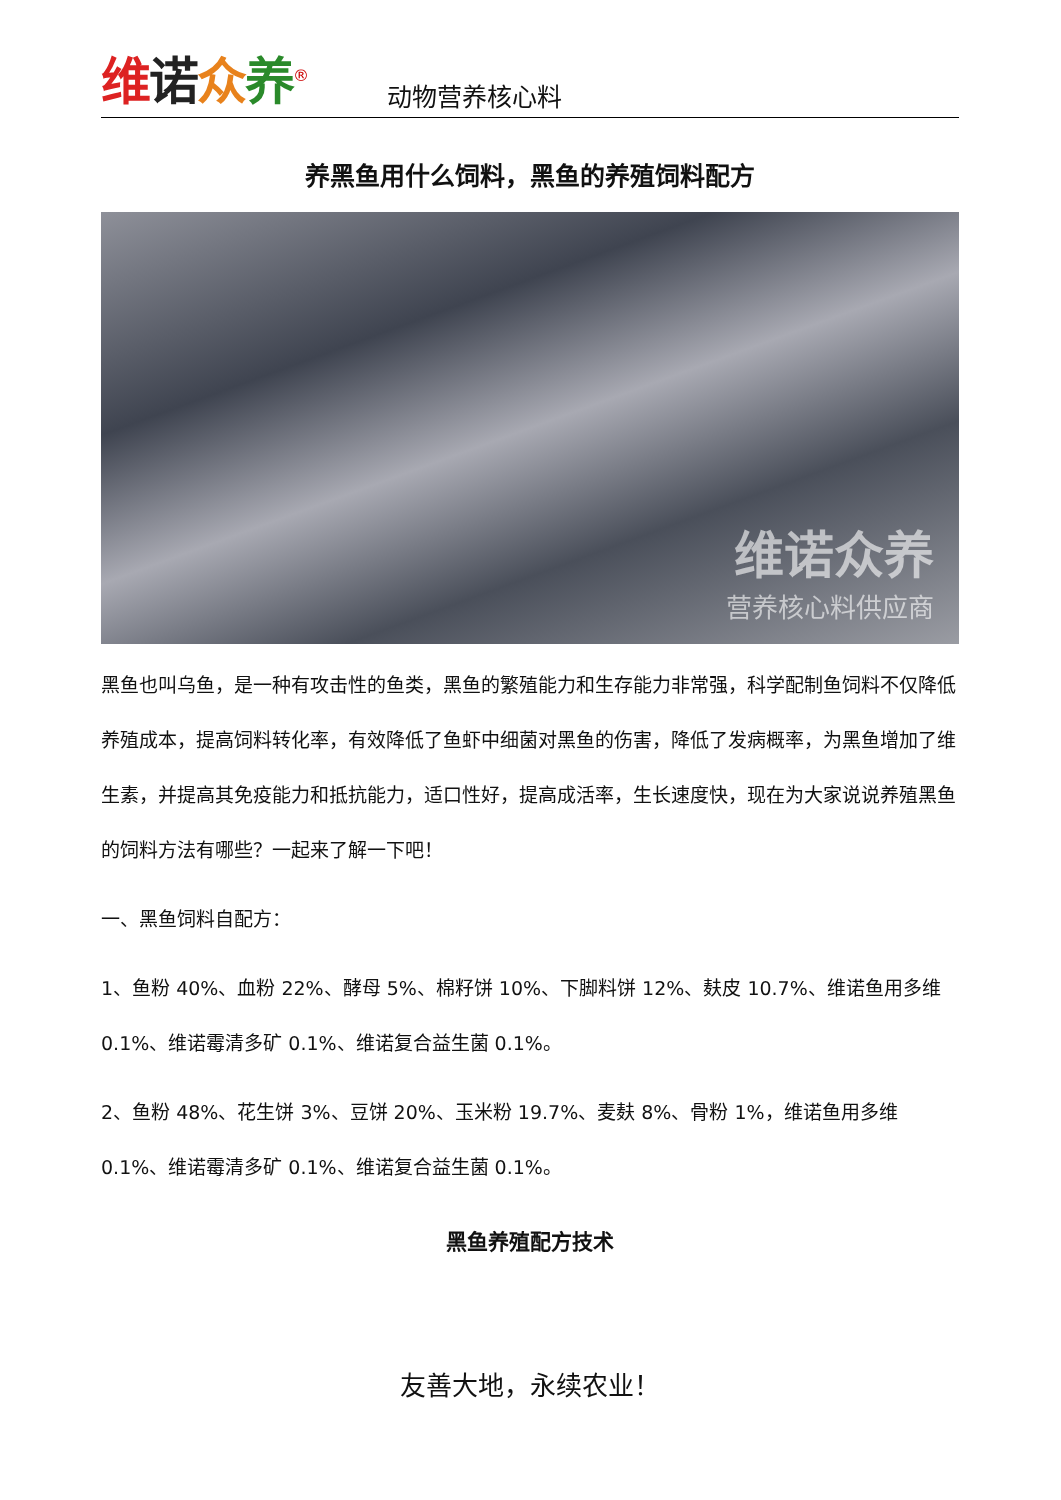维诺众养<sup>®</sup>
动物营养核心料
养黑鱼用什么饲料，黑鱼的养殖饲料配方
维诺众养
营养核心料供应商
黑鱼也叫乌鱼，是一种有攻击性的鱼类，黑鱼的繁殖能力和生存能力非常强，科学配制鱼饲料不仅降低养殖成本，提高饲料转化率，有效降低了鱼虾中细菌对黑鱼的伤害，降低了发病概率，为黑鱼增加了维生素，并提高其免疫能力和抵抗能力，适口性好，提高成活率，生长速度快，现在为大家说说养殖黑鱼的饲料方法有哪些？一起来了解一下吧！
一、黑鱼饲料自配方：
1、鱼粉 40%、血粉 22%、酵母 5%、棉籽饼 10%、下脚料饼 12%、麸皮 10.7%、维诺鱼用多维 0.1%、维诺霉清多矿 0.1%、维诺复合益生菌 0.1%。
2、鱼粉 48%、花生饼 3%、豆饼 20%、玉米粉 19.7%、麦麸 8%、骨粉 1%，维诺鱼用多维 0.1%、维诺霉清多矿 0.1%、维诺复合益生菌 0.1%。
黑鱼养殖配方技术
友善大地，永续农业！